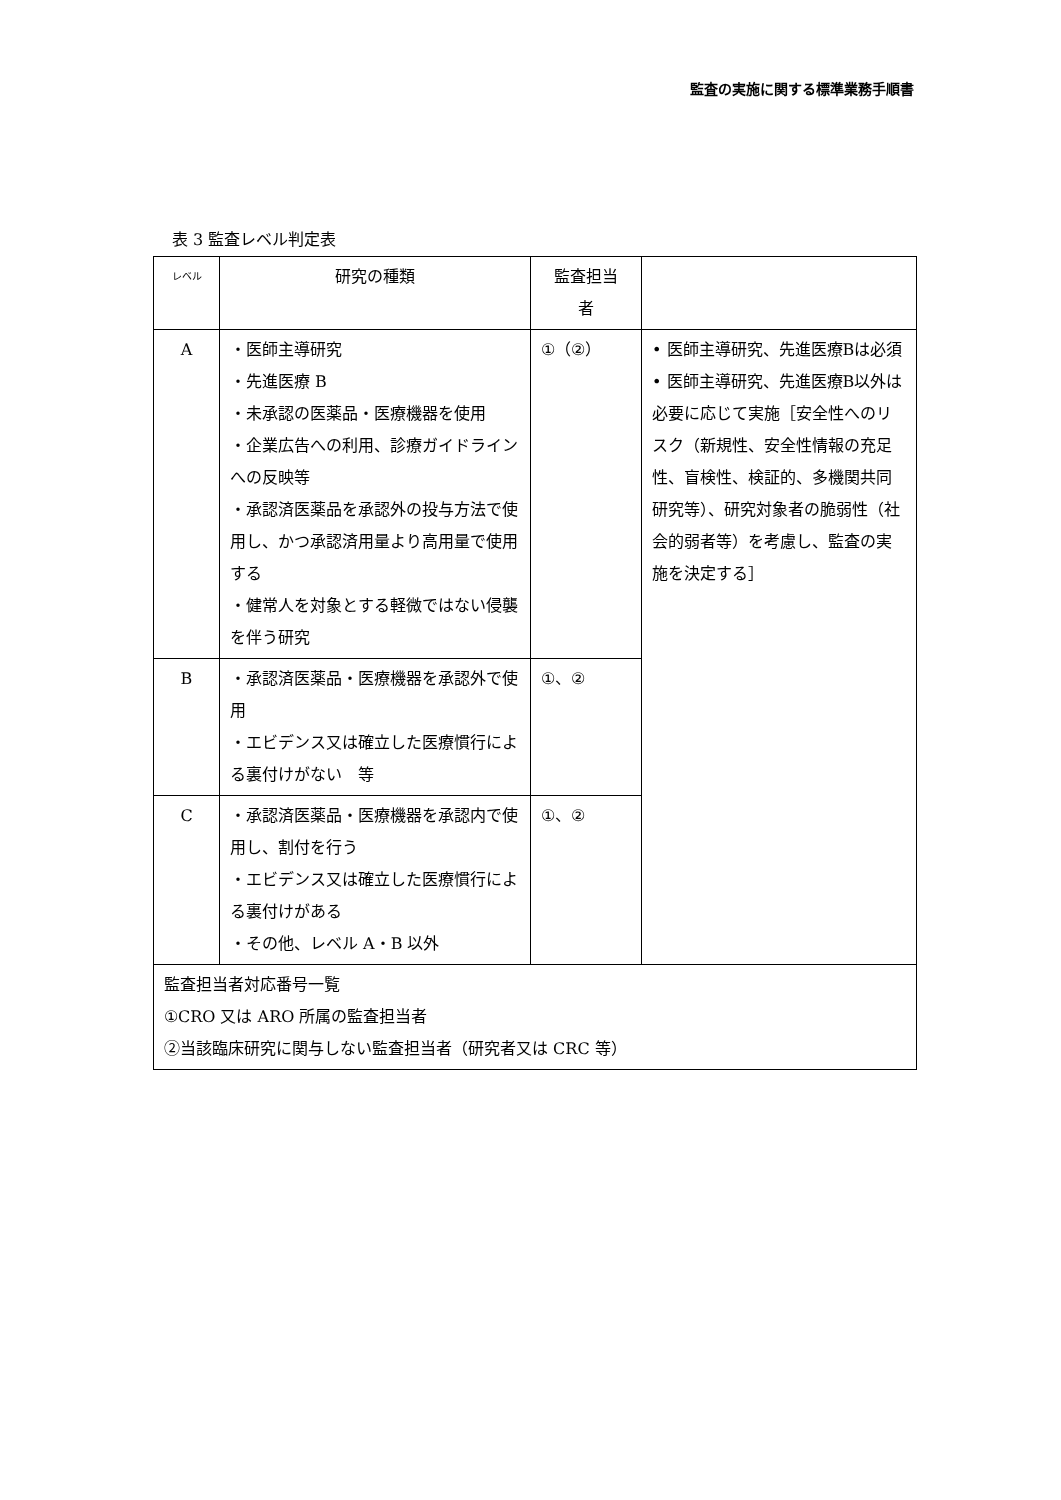監査の実施に関する標準業務手順書
表 3 監査レベル判定表
| レベル | 研究の種類 | 監査担当 者 | |
| --- | --- | --- | --- |
| A | ・医師主導研究 ・先進医療 B ・未承認の医薬品・医療機器を使用 ・企業広告への利用、診療ガイドラインへの反映等 ・承認済医薬品を承認外の投与方法で使用し、かつ承認済用量より高用量で使用する ・健常人を対象とする軽微ではない侵襲を伴う研究 | ①（②） | • 医師主導研究、先進医療Bは必須 • 医師主導研究、先進医療B以外は必要に応じて実施［安全性へのリスク（新規性、安全性情報の充足性、盲検性、検証的、多機関共同研究等）、研究対象者の脆弱性（社会的弱者等）を考慮し、監査の実施を決定する］ |
| B | ・承認済医薬品・医療機器を承認外で使用 ・エビデンス又は確立した医療慣行による裏付けがない 等 | ①、② | |
| C | ・承認済医薬品・医療機器を承認内で使用し、割付を行う ・エビデンス又は確立した医療慣行による裏付けがある ・その他、レベル A・B 以外 | ①、② | |
| 監査担当者対応番号一覧 ①CRO 又は ARO 所属の監査担当者 ②当該臨床研究に関与しない監査担当者（研究者又は CRC 等） | | | |